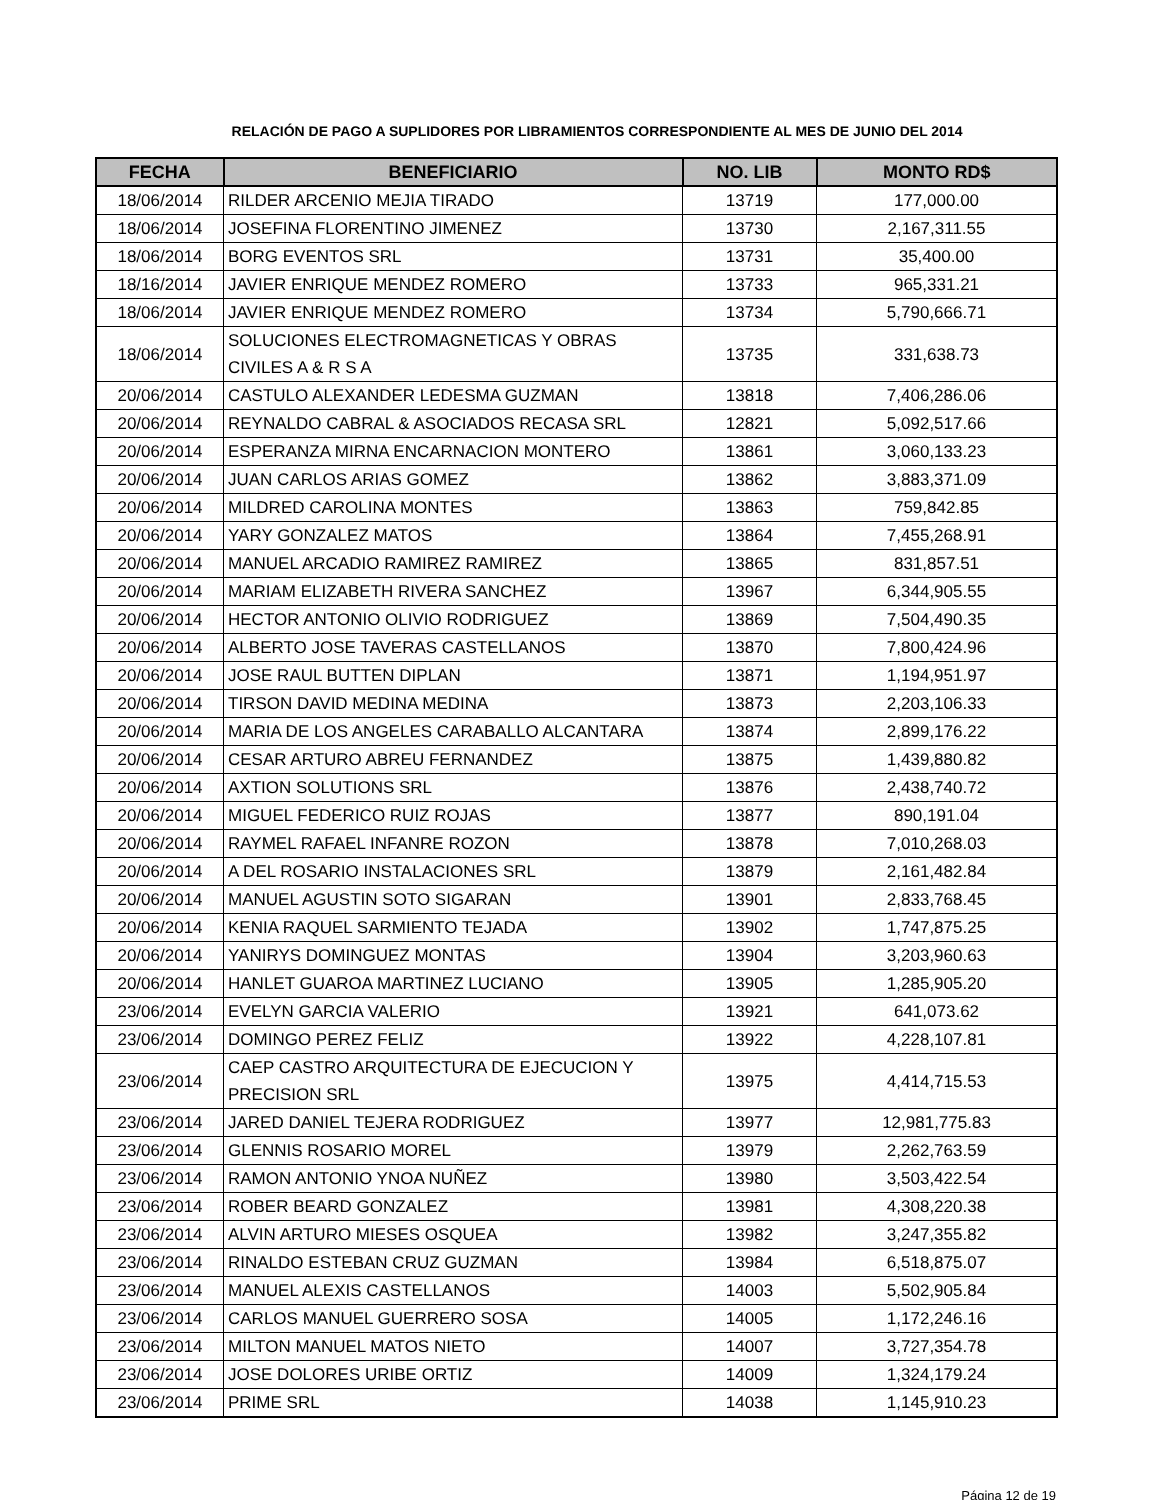RELACIÓN DE PAGO A SUPLIDORES POR LIBRAMIENTOS CORRESPONDIENTE AL MES DE JUNIO DEL 2014
| FECHA | BENEFICIARIO | NO. LIB | MONTO RD$ |
| --- | --- | --- | --- |
| 18/06/2014 | RILDER ARCENIO MEJIA TIRADO | 13719 | 177,000.00 |
| 18/06/2014 | JOSEFINA FLORENTINO JIMENEZ | 13730 | 2,167,311.55 |
| 18/06/2014 | BORG EVENTOS SRL | 13731 | 35,400.00 |
| 18/16/2014 | JAVIER ENRIQUE MENDEZ ROMERO | 13733 | 965,331.21 |
| 18/06/2014 | JAVIER ENRIQUE MENDEZ ROMERO | 13734 | 5,790,666.71 |
| 18/06/2014 | SOLUCIONES ELECTROMAGNETICAS Y OBRAS CIVILES A & R S A | 13735 | 331,638.73 |
| 20/06/2014 | CASTULO ALEXANDER LEDESMA GUZMAN | 13818 | 7,406,286.06 |
| 20/06/2014 | REYNALDO CABRAL & ASOCIADOS RECASA SRL | 12821 | 5,092,517.66 |
| 20/06/2014 | ESPERANZA MIRNA ENCARNACION MONTERO | 13861 | 3,060,133.23 |
| 20/06/2014 | JUAN CARLOS ARIAS GOMEZ | 13862 | 3,883,371.09 |
| 20/06/2014 | MILDRED CAROLINA MONTES | 13863 | 759,842.85 |
| 20/06/2014 | YARY GONZALEZ MATOS | 13864 | 7,455,268.91 |
| 20/06/2014 | MANUEL ARCADIO RAMIREZ RAMIREZ | 13865 | 831,857.51 |
| 20/06/2014 | MARIAM ELIZABETH RIVERA SANCHEZ | 13967 | 6,344,905.55 |
| 20/06/2014 | HECTOR ANTONIO OLIVIO RODRIGUEZ | 13869 | 7,504,490.35 |
| 20/06/2014 | ALBERTO JOSE TAVERAS CASTELLANOS | 13870 | 7,800,424.96 |
| 20/06/2014 | JOSE RAUL BUTTEN DIPLAN | 13871 | 1,194,951.97 |
| 20/06/2014 | TIRSON DAVID MEDINA MEDINA | 13873 | 2,203,106.33 |
| 20/06/2014 | MARIA DE LOS ANGELES CARABALLO ALCANTARA | 13874 | 2,899,176.22 |
| 20/06/2014 | CESAR ARTURO ABREU FERNANDEZ | 13875 | 1,439,880.82 |
| 20/06/2014 | AXTION SOLUTIONS SRL | 13876 | 2,438,740.72 |
| 20/06/2014 | MIGUEL FEDERICO RUIZ ROJAS | 13877 | 890,191.04 |
| 20/06/2014 | RAYMEL RAFAEL INFANRE ROZON | 13878 | 7,010,268.03 |
| 20/06/2014 | A DEL ROSARIO INSTALACIONES SRL | 13879 | 2,161,482.84 |
| 20/06/2014 | MANUEL AGUSTIN SOTO SIGARAN | 13901 | 2,833,768.45 |
| 20/06/2014 | KENIA RAQUEL SARMIENTO TEJADA | 13902 | 1,747,875.25 |
| 20/06/2014 | YANIRYS DOMINGUEZ MONTAS | 13904 | 3,203,960.63 |
| 20/06/2014 | HANLET GUAROA MARTINEZ LUCIANO | 13905 | 1,285,905.20 |
| 23/06/2014 | EVELYN GARCIA VALERIO | 13921 | 641,073.62 |
| 23/06/2014 | DOMINGO PEREZ FELIZ | 13922 | 4,228,107.81 |
| 23/06/2014 | CAEP CASTRO ARQUITECTURA DE EJECUCION Y PRECISION SRL | 13975 | 4,414,715.53 |
| 23/06/2014 | JARED DANIEL TEJERA RODRIGUEZ | 13977 | 12,981,775.83 |
| 23/06/2014 | GLENNIS ROSARIO MOREL | 13979 | 2,262,763.59 |
| 23/06/2014 | RAMON ANTONIO YNOA NUÑEZ | 13980 | 3,503,422.54 |
| 23/06/2014 | ROBER BEARD GONZALEZ | 13981 | 4,308,220.38 |
| 23/06/2014 | ALVIN ARTURO MIESES OSQUEA | 13982 | 3,247,355.82 |
| 23/06/2014 | RINALDO ESTEBAN CRUZ GUZMAN | 13984 | 6,518,875.07 |
| 23/06/2014 | MANUEL ALEXIS CASTELLANOS | 14003 | 5,502,905.84 |
| 23/06/2014 | CARLOS MANUEL GUERRERO SOSA | 14005 | 1,172,246.16 |
| 23/06/2014 | MILTON MANUEL MATOS NIETO | 14007 | 3,727,354.78 |
| 23/06/2014 | JOSE DOLORES URIBE ORTIZ | 14009 | 1,324,179.24 |
| 23/06/2014 | PRIME SRL | 14038 | 1,145,910.23 |
Página 12 de 19